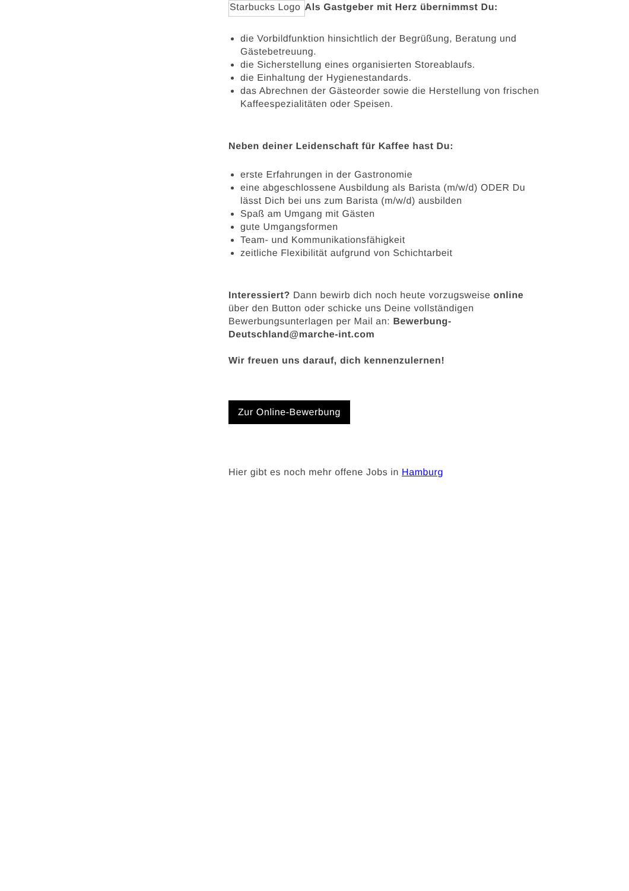Starbucks Logo
Als Gastgeber mit Herz übernimmst Du:
die Vorbildfunktion hinsichtlich der Begrüßung, Beratung und Gästebetreuung.
die Sicherstellung eines organisierten Storeablaufs.
die Einhaltung der Hygienestandards.
das Abrechnen der Gästeorder sowie die Herstellung von frischen Kaffeespezialitäten oder Speisen.
Neben deiner Leidenschaft für Kaffee hast Du:
erste Erfahrungen in der Gastronomie
eine abgeschlossene Ausbildung als Barista (m/w/d) ODER Du lässt Dich bei uns zum Barista (m/w/d) ausbilden
Spaß am Umgang mit Gästen
gute Umgangsformen
Team- und Kommunikationsfähigkeit
zeitliche Flexibilität aufgrund von Schichtarbeit
Interessiert? Dann bewirb dich noch heute vorzugsweise online über den Button oder schicke uns Deine vollständigen Bewerbungsunterlagen per Mail an: Bewerbung-Deutschland@marche-int.com
Wir freuen uns darauf, dich kennenzulernen!
Zur Online-Bewerbung
Hier gibt es noch mehr offene Jobs in Hamburg